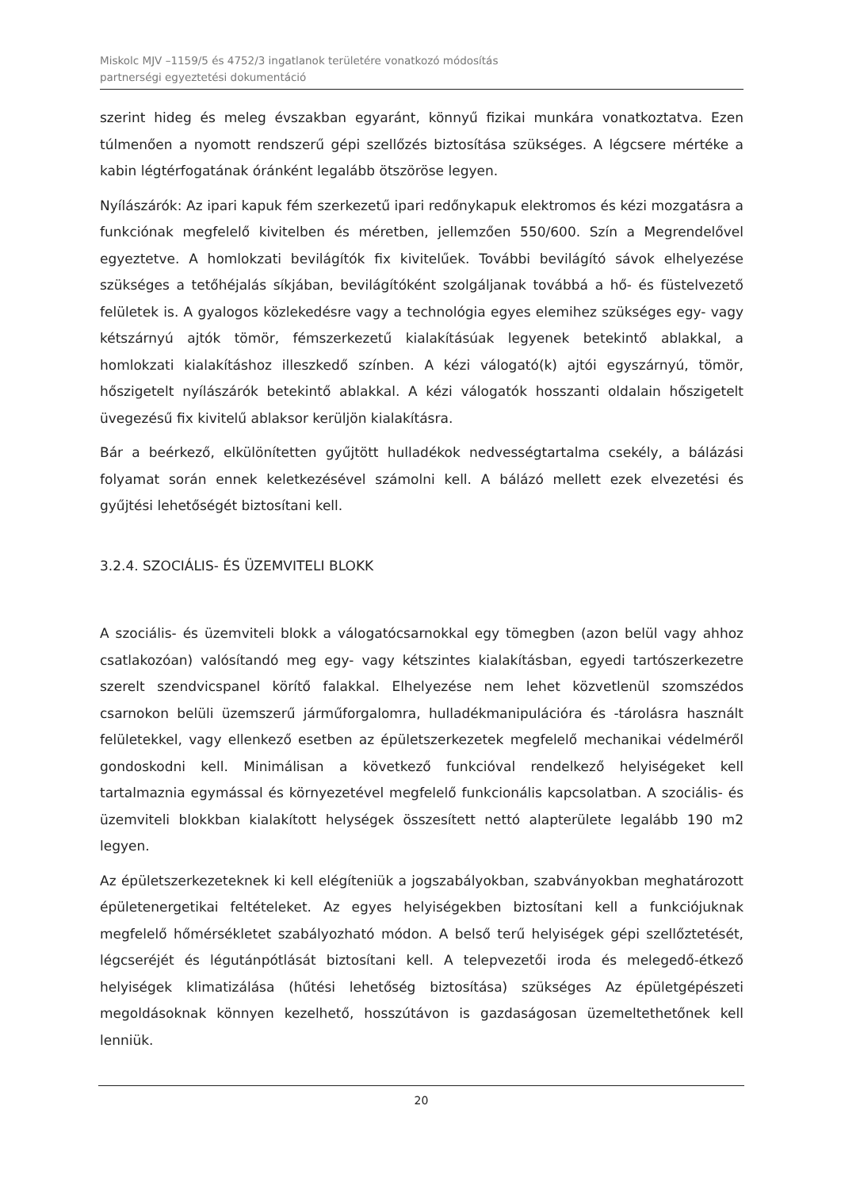Miskolc MJV –1159/5 és 4752/3 ingatlanok területére vonatkozó módosítás
partnerségi egyeztetési dokumentáció
szerint hideg és meleg évszakban egyaránt, könnyű fizikai munkára vonatkoztatva. Ezen túlmenően a nyomott rendszerű gépi szellőzés biztosítása szükséges. A légcsere mértéke a kabin légtérfogatának óránként legalább ötszöröse legyen.
Nyílászárók: Az ipari kapuk fém szerkezetű ipari redőnykapuk elektromos és kézi mozgatásra a funkciónak megfelelő kivitelben és méretben, jellemzően 550/600. Szín a Megrendelővel egyeztetve. A homlokzati bevilágítók fix kivitelűek. További bevilágító sávok elhelyezése szükséges a tetőhéjalás síkjában, bevilágítóként szolgáljanak továbbá a hő- és füstelvezető felületek is. A gyalogos közlekedésre vagy a technológia egyes elemihez szükséges egy- vagy kétszárnyú ajtók tömör, fémszerkezetű kialakításúak legyenek betekintő ablakkal, a homlokzati kialakításhoz illeszkedő színben. A kézi válogató(k) ajtói egyszárnyú, tömör, hőszigetelt nyílászárók betekintő ablakkal. A kézi válogatók hosszanti oldalain hőszigetelt üvegezésű fix kivitelű ablaksor kerüljön kialakításra.
Bár a beérkező, elkülönítetten gyűjtött hulladékok nedvességtartalma csekély, a bálázási folyamat során ennek keletkezésével számolni kell. A bálázó mellett ezek elvezetési és gyűjtési lehetőségét biztosítani kell.
3.2.4. SZOCIÁLIS- ÉS ÜZEMVITELI BLOKK
A szociális- és üzemviteli blokk a válogatócsarnokkal egy tömegben (azon belül vagy ahhoz csatlakozóan) valósítandó meg egy- vagy kétszintes kialakításban, egyedi tartószerkezetre szerelt szendvicspanel körítő falakkal. Elhelyezése nem lehet közvetlenül szomszédos csarnokon belüli üzemszerű járműforgalomra, hulladékmanipulációra és -tárolásra használt felületekkel, vagy ellenkező esetben az épületszerkezetek megfelelő mechanikai védelméről gondoskodni kell. Minimálisan a következő funkcióval rendelkező helyiségeket kell tartalmaznia egymással és környezetével megfelelő funkcionális kapcsolatban. A szociális- és üzemviteli blokkban kialakított helységek összesített nettó alapterülete legalább 190 m2 legyen.
Az épületszerkezeteknek ki kell elégíteniük a jogszabályokban, szabványokban meghatározott épületenergetikai feltételeket. Az egyes helyiségekben biztosítani kell a funkciójuknak megfelelő hőmérsékletet szabályozható módon. A belső terű helyiségek gépi szellőztetését, légcseréjét és légutánpótlását biztosítani kell. A telepvezetői iroda és melegedő-étkező helyiségek klimatizálása (hűtési lehetőség biztosítása) szükséges Az épületgépészeti megoldásoknak könnyen kezelhető, hosszútávon is gazdaságosan üzemeltethetőnek kell lenniük.
20